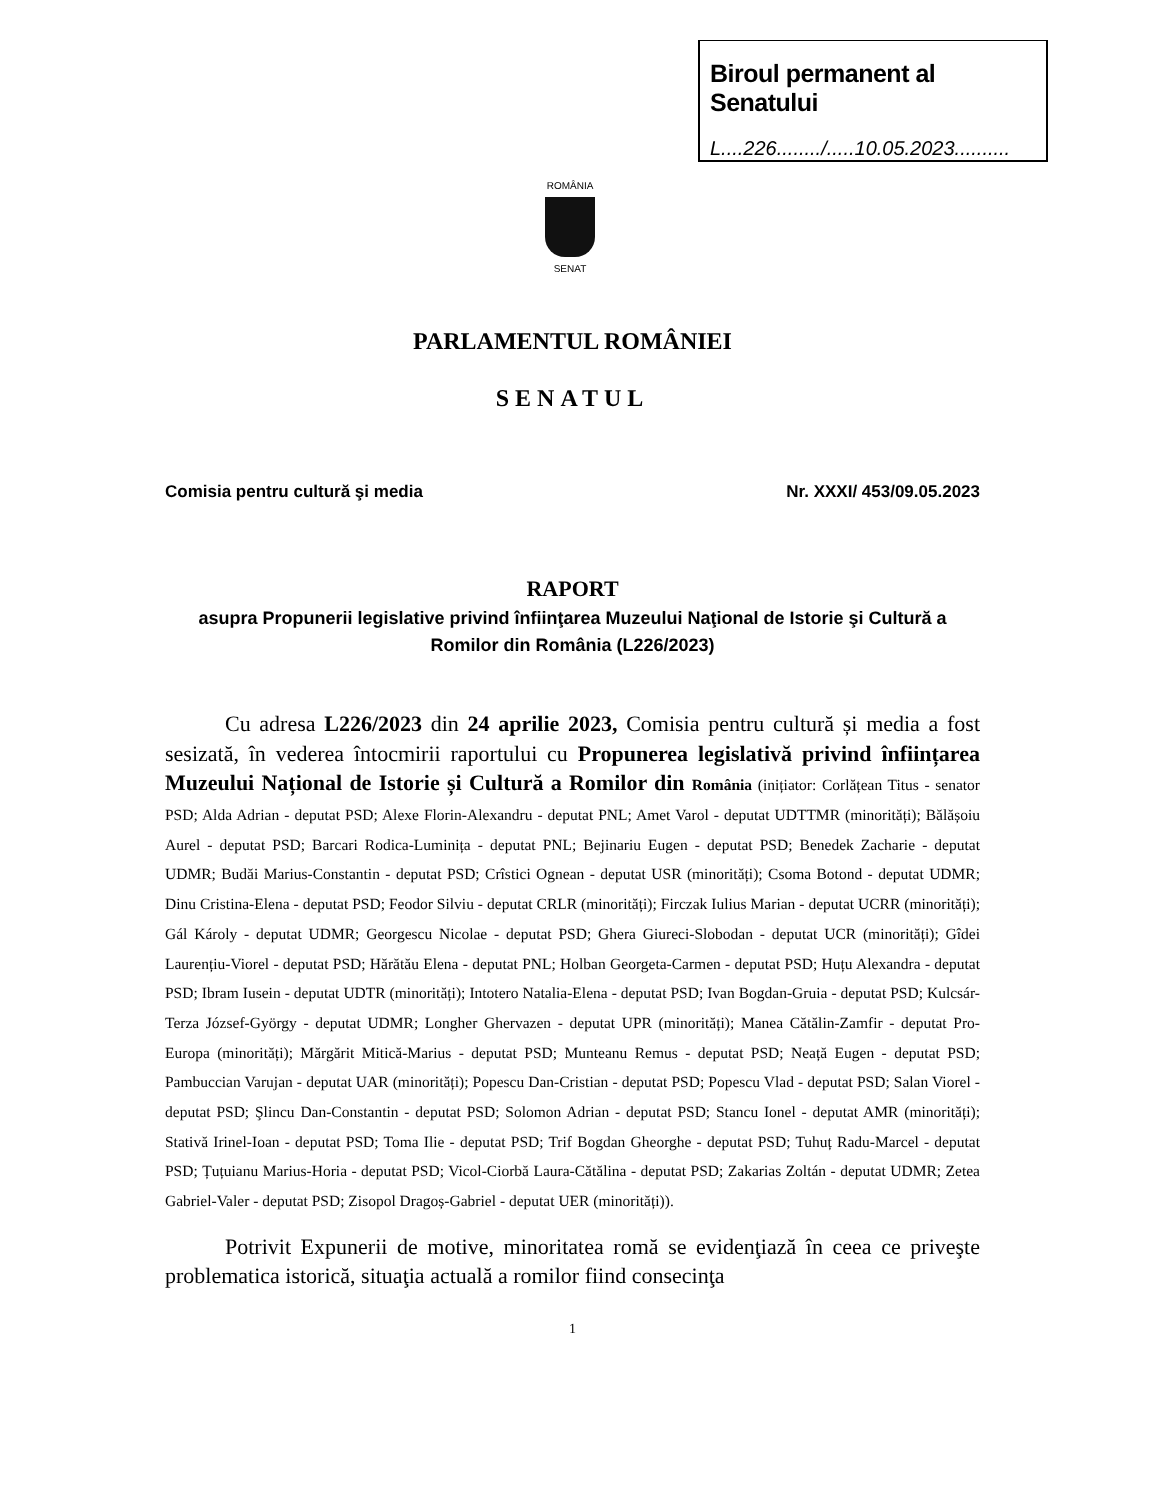Biroul permanent al Senatului
L....226......../.....10.05.2023..........
ROMÂNIA
SENAT
PARLAMENTUL ROMÂNIEI
SENATUL
Comisia pentru cultură şi media Nr. XXXI/ 453/09.05.2023
RAPORT
asupra Propunerii legislative privind înfiinţarea Muzeului Naţional de Istorie şi Cultură a Romilor din România (L226/2023)
Cu adresa L226/2023 din 24 aprilie 2023, Comisia pentru cultură și media a fost sesizată, în vederea întocmirii raportului cu Propunerea legislativă privind înființarea Muzeului Național de Istorie și Cultură a Romilor din România (inițiator: Corlățean Titus - senator PSD; Alda Adrian - deputat PSD; Alexe Florin-Alexandru - deputat PNL; Amet Varol - deputat UDTTMR (minorități); Bălășoiu Aurel - deputat PSD; Barcari Rodica-Luminița - deputat PNL; Bejinariu Eugen - deputat PSD; Benedek Zacharie - deputat UDMR; Budăi Marius-Constantin - deputat PSD; Crîstici Ognean - deputat USR (minorități); Csoma Botond - deputat UDMR; Dinu Cristina-Elena - deputat PSD; Feodor Silviu - deputat CRLR (minorități); Firczak Iulius Marian - deputat UCRR (minorități); Gál Károly - deputat UDMR; Georgescu Nicolae - deputat PSD; Ghera Giureci-Slobodan - deputat UCR (minorități); Gîdei Laurențiu-Viorel - deputat PSD; Hărătău Elena - deputat PNL; Holban Georgeta-Carmen - deputat PSD; Huțu Alexandra - deputat PSD; Ibram Iusein - deputat UDTR (minorități); Intotero Natalia-Elena - deputat PSD; Ivan Bogdan-Gruia - deputat PSD; Kulcsár-Terza József-György - deputat UDMR; Longher Ghervazen - deputat UPR (minorități); Manea Cătălin-Zamfir - deputat Pro-Europa (minorități); Mărgărit Mitică-Marius - deputat PSD; Munteanu Remus - deputat PSD; Neață Eugen - deputat PSD; Pambuccian Varujan - deputat UAR (minorități); Popescu Dan-Cristian - deputat PSD; Popescu Vlad - deputat PSD; Salan Viorel - deputat PSD; Şlincu Dan-Constantin - deputat PSD; Solomon Adrian - deputat PSD; Stancu Ionel - deputat AMR (minorități); Stativă Irinel-Ioan - deputat PSD; Toma Ilie - deputat PSD; Trif Bogdan Gheorghe - deputat PSD; Tuhuț Radu-Marcel - deputat PSD; Țuțuianu Marius-Horia - deputat PSD; Vicol-Ciorbă Laura-Cătălina - deputat PSD; Zakarias Zoltán - deputat UDMR; Zetea Gabriel-Valer - deputat PSD; Zisopol Dragoș-Gabriel - deputat UER (minorități)).
Potrivit Expunerii de motive, minoritatea romă se evidenţiază în ceea ce priveşte problematica istorică, situaţia actuală a romilor fiind consecinţa
1